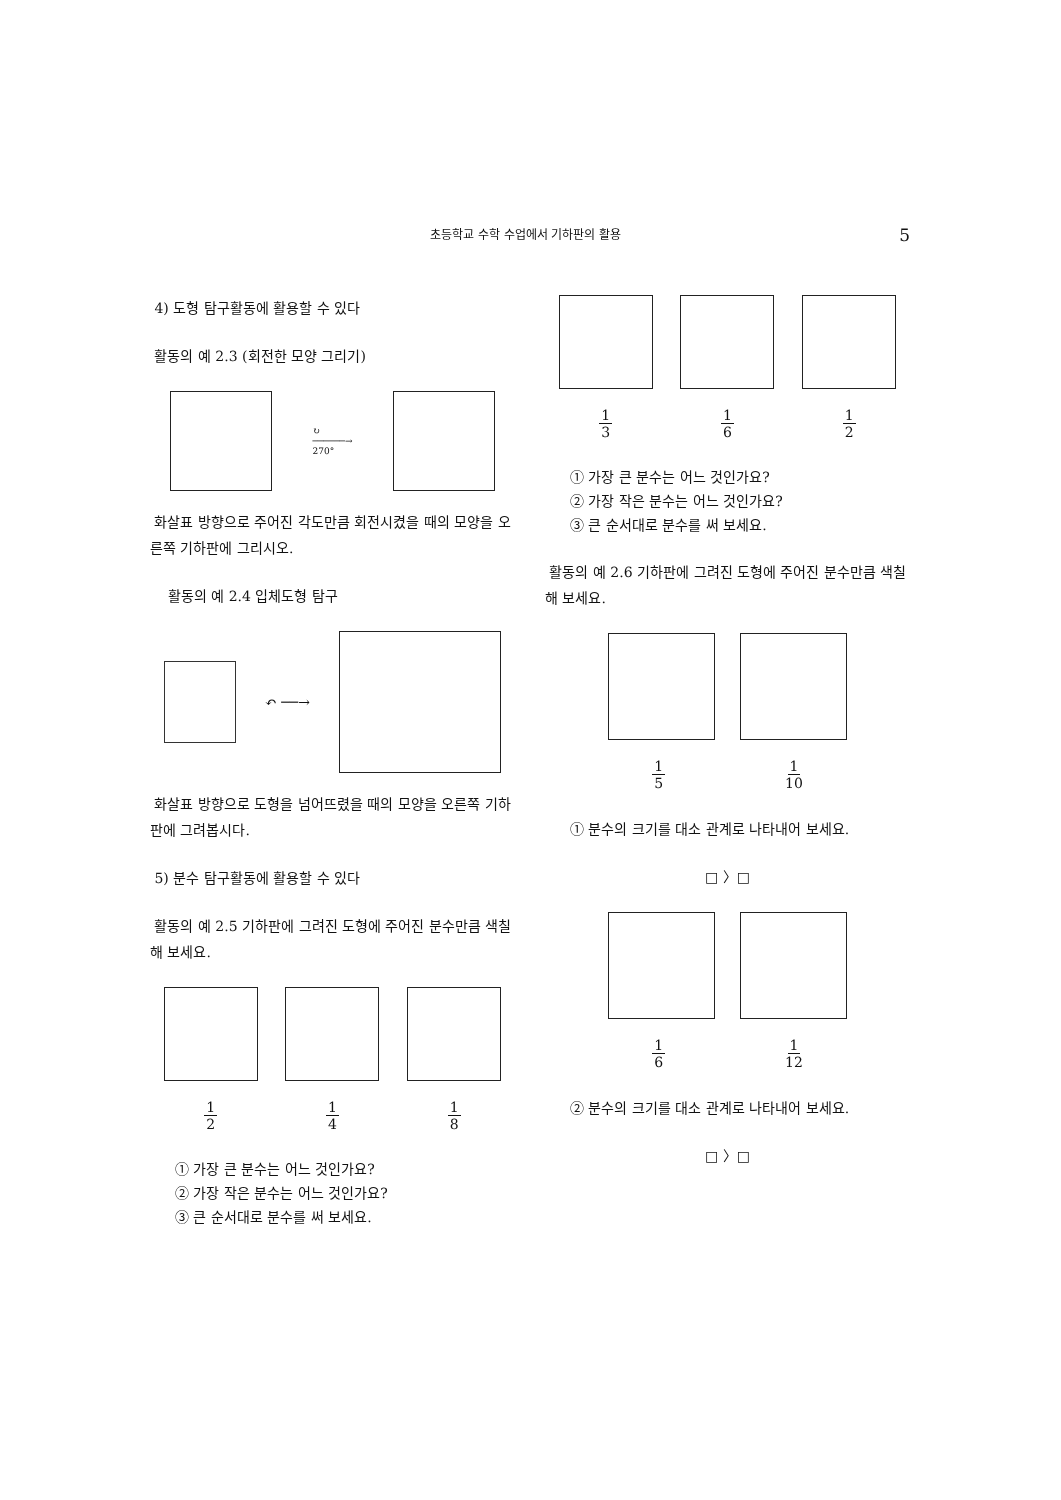초등학교 수학 수업에서 기하판의 활용 5
4) 도형 탐구활동에 활용할 수 있다
활동의 예 2.3 (회전한 모양 그리기)
↻
──────→
270°
화살표 방향으로 주어진 각도만큼 회전시켰을 때의 모양을 오른쪽 기하판에 그리시오.
활동의 예 2.4 입체도형 탐구
↶ ──→
화살표 방향으로 도형을 넘어뜨렸을 때의 모양을 오른쪽 기하판에 그려봅시다.
5) 분수 탐구활동에 활용할 수 있다
활동의 예 2.5 기하판에 그려진 도형에 주어진 분수만큼 색칠해 보세요.
1 2 1 4 1 8
① 가장 큰 분수는 어느 것인가요?
② 가장 작은 분수는 어느 것인가요?
③ 큰 순서대로 분수를 써 보세요.
1 3 1 6 1 2
① 가장 큰 분수는 어느 것인가요?
② 가장 작은 분수는 어느 것인가요?
③ 큰 순서대로 분수를 써 보세요.
활동의 예 2.6 기하판에 그려진 도형에 주어진 분수만큼 색칠해 보세요.
1 5 1 10
① 분수의 크기를 대소 관계로 나타내어 보세요.
□ 〉□
1 6 1 12
② 분수의 크기를 대소 관계로 나타내어 보세요.
□ 〉□